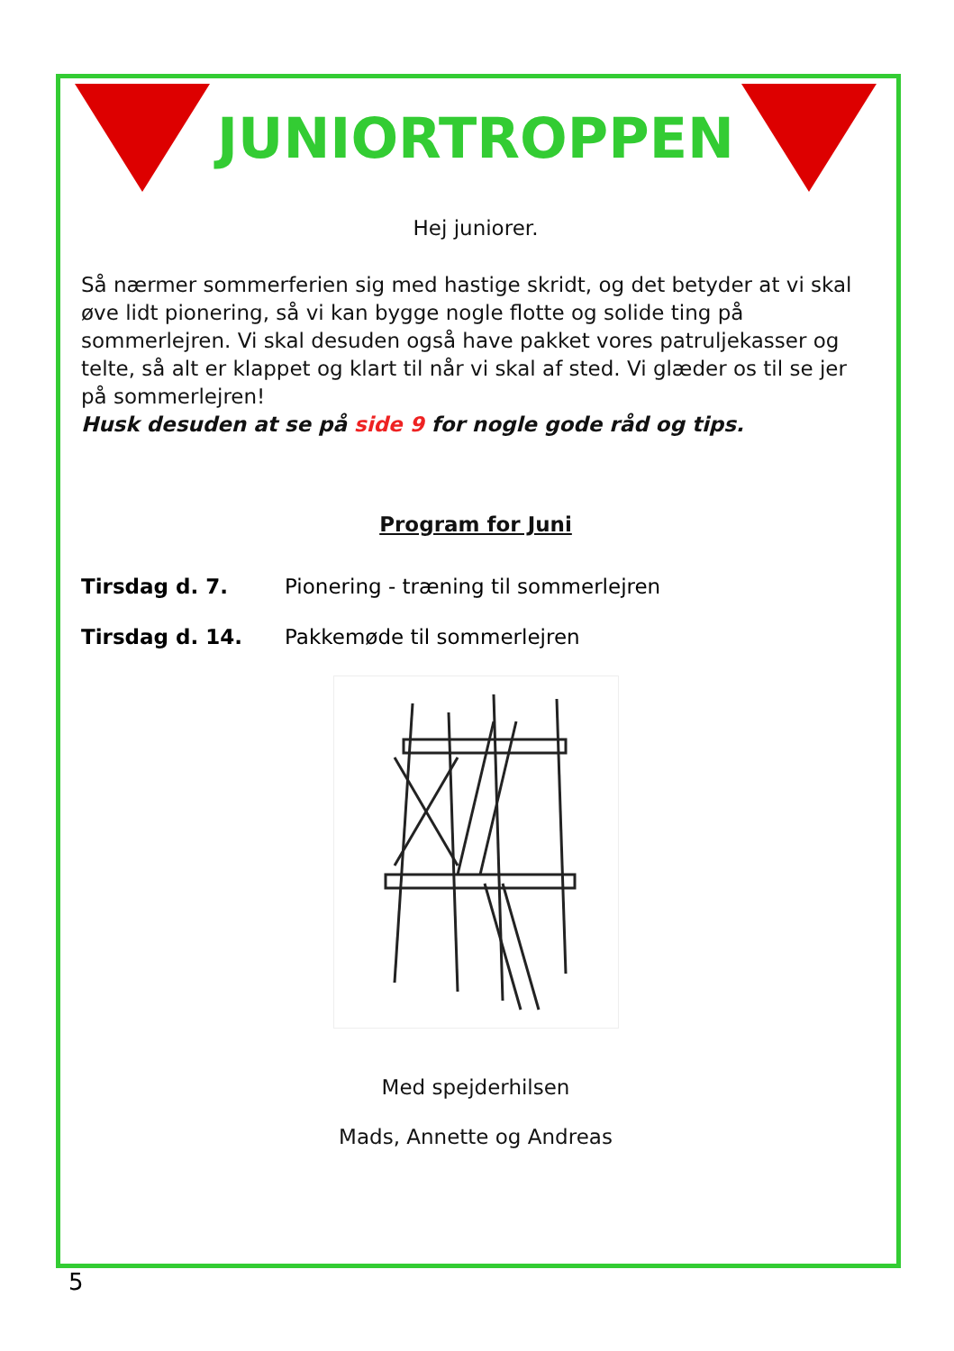JUNIORTROPPEN
Hej juniorer.
Så nærmer sommerferien sig med hastige skridt, og det betyder at vi skal øve lidt pionering, så vi kan bygge nogle flotte og solide ting på sommerlejren. Vi skal desuden også have pakket vores patruljekasser og telte, så alt er klappet og klart til når vi skal af sted. Vi glæder os til se jer på sommerlejren!
Husk desuden at se på side 9 for nogle gode råd og tips.
Program for Juni
Tirsdag d. 7. Pionering - træning til sommerlejren
Tirsdag d. 14. Pakkemøde til sommerlejren
Med spejderhilsen
Mads, Annette og Andreas
5